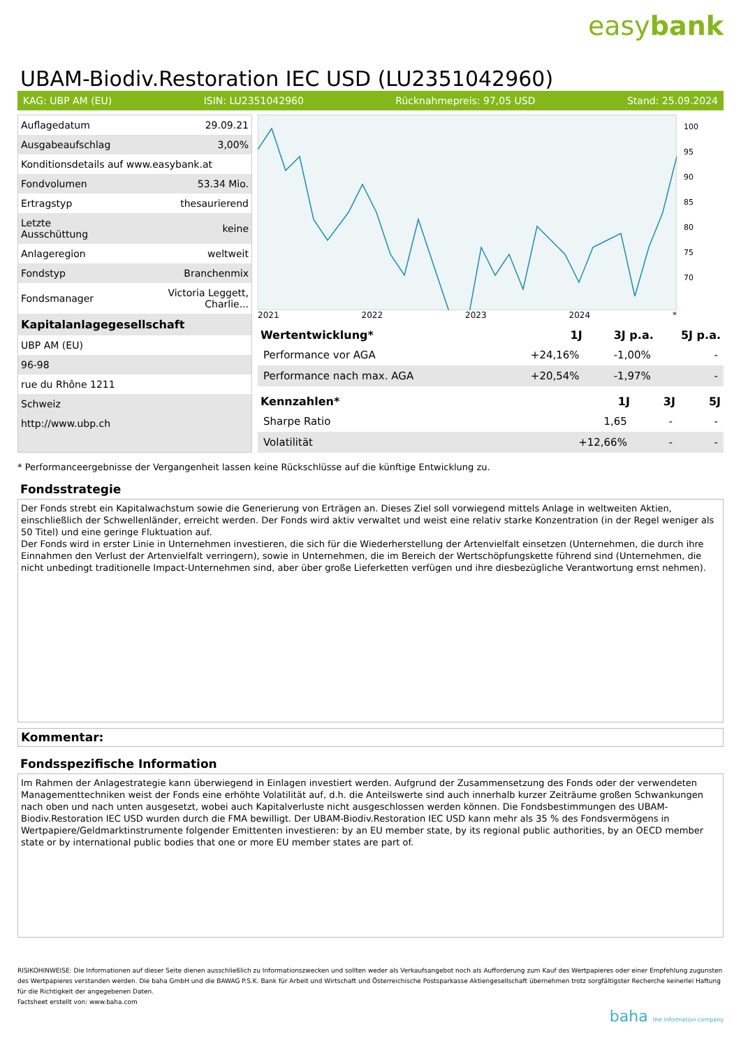easybank
UBAM-Biodiv.Restoration IEC USD (LU2351042960)
KAG: UBP AM (EU) ISIN: LU2351042960 Rücknahmepreis: 97,05 USD Stand: 25.09.2024
| Auflagedatum | 29.09.21 |
| Ausgabeaufschlag | 3,00% |
| Konditionsdetails auf www.easybank.at | |
| Fondvolumen | 53.34 Mio. |
| Ertragstyp | thesaurierend |
| Letzte Ausschüttung | keine |
| Anlageregion | weltweit |
| Fondstyp | Branchenmix |
| Fondsmanager | Victoria Leggett, Charlie... |
| Kapitalanlagegesellschaft | |
| UBP AM (EU) | |
| 96-98 | |
| rue du Rhône 1211 | |
| Schweiz | |
| http://www.ubp.ch | |
100
95
90
85
80
75
70
2021 2022 2023 2024 *
| Wertentwicklung* | 1J | 3J p.a. | 5J p.a. |
| --- | --- | --- | --- |
| Performance vor AGA | +24,16% | -1,00% | - |
| Performance nach max. AGA | +20,54% | -1,97% | - |
| Kennzahlen* | 1J | 3J | 5J |
| --- | --- | --- | --- |
| Sharpe Ratio | 1,65 | - | - |
| Volatilität | +12,66% | - | - |
* Performanceergebnisse der Vergangenheit lassen keine Rückschlüsse auf die künftige Entwicklung zu.
Fondsstrategie
Der Fonds strebt ein Kapitalwachstum sowie die Generierung von Erträgen an. Dieses Ziel soll vorwiegend mittels Anlage in weltweiten Aktien, einschließlich der Schwellenländer, erreicht werden. Der Fonds wird aktiv verwaltet und weist eine relativ starke Konzentration (in der Regel weniger als 50 Titel) und eine geringe Fluktuation auf.
Der Fonds wird in erster Linie in Unternehmen investieren, die sich für die Wiederherstellung der Artenvielfalt einsetzen (Unternehmen, die durch ihre Einnahmen den Verlust der Artenvielfalt verringern), sowie in Unternehmen, die im Bereich der Wertschöpfungskette führend sind (Unternehmen, die nicht unbedingt traditionelle Impact-Unternehmen sind, aber über große Lieferketten verfügen und ihre diesbezügliche Verantwortung ernst nehmen).
Kommentar:
Fondsspezifische Information
Im Rahmen der Anlagestrategie kann überwiegend in Einlagen investiert werden. Aufgrund der Zusammensetzung des Fonds oder der verwendeten Managementtechniken weist der Fonds eine erhöhte Volatilität auf, d.h. die Anteilswerte sind auch innerhalb kurzer Zeiträume großen Schwankungen nach oben und nach unten ausgesetzt, wobei auch Kapitalverluste nicht ausgeschlossen werden können. Die Fondsbestimmungen des UBAM-Biodiv.Restoration IEC USD wurden durch die FMA bewilligt. Der UBAM-Biodiv.Restoration IEC USD kann mehr als 35 % des Fondsvermögens in Wertpapiere/Geldmarktinstrumente folgender Emittenten investieren: by an EU member state, by its regional public authorities, by an OECD member state or by international public bodies that one or more EU member states are part of.
RISIKOHINWEISE: Die Informationen auf dieser Seite dienen ausschließlich zu Informationszwecken und sollten weder als Verkaufsangebot noch als Aufforderung zum Kauf des Wertpapieres oder einer Empfehlung zugunsten des Wertpapieres verstanden werden. Die baha GmbH und die BAWAG P.S.K. Bank für Arbeit und Wirtschaft und Österreichische Postsparkasse Aktiengesellschaft übernehmen trotz sorgfältigster Recherche keinerlei Haftung für die Richtigkeit der angegebenen Daten.
Factsheet erstellt von: www.baha.com
baha the information company